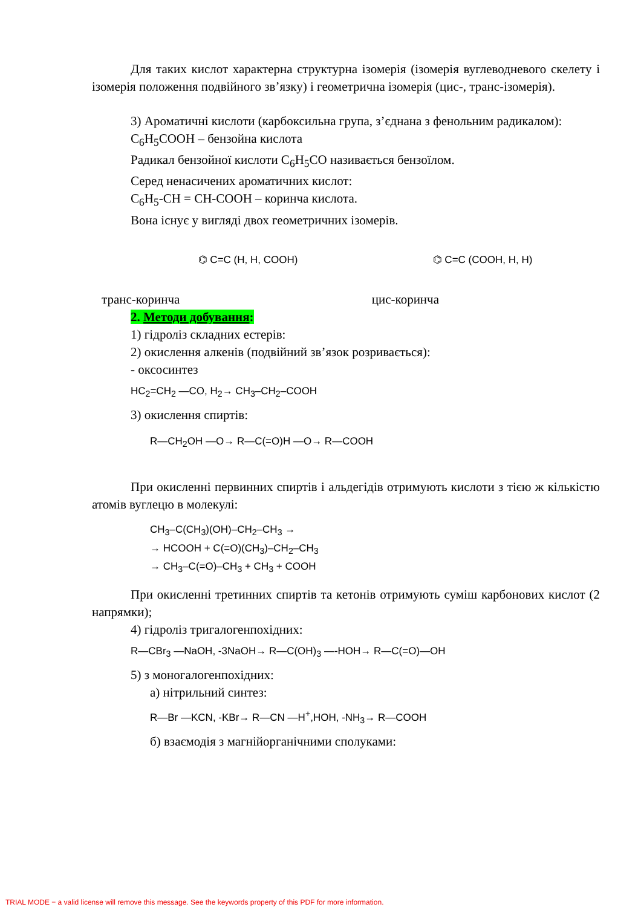Для таких кислот характерна структурна ізомерія (ізомерія вуглеводневого скелету і ізомерія положення подвійного зв’язку) і геометрична ізомерія (цис-, транс-ізомерія).
3) Ароматичні кислоти (карбоксильна група, з’єднана з фенольним радикалом):
C<sub>6</sub>H<sub>5</sub>COOH – бензойна кислота
Радикал бензойної кислоти C<sub>6</sub>H<sub>5</sub>CO називається бензоїлом.
Серед ненасичених ароматичних кислот:
C<sub>6</sub>H<sub>5</sub>-CH = CH-COOH – коринча кислота.
Вона існує у вигляді двох геометричних ізомерів.
⌬ C=C (H, H, COOH) ⌬ C=C (COOH, H, H)
транс-коринча цис-коринча
2. Методи добування:
1) гідроліз складних естерів:
2) окислення алкенів (подвійний зв’язок розривається):
- оксосинтез
HC<sub>2</sub>=CH<sub>2</sub> —CO, H<sub>2</sub>→ CH<sub>3</sub>–CH<sub>2</sub>–COOH
3) окислення спиртів:
R—CH<sub>2</sub>OH —O→ R—C(=O)H —O→ R—COOH
При окисленні первинних спиртів і альдегідів отримують кислоти з тією ж кількістю атомів вуглецю в молекулі:
CH<sub>3</sub>–C(CH<sub>3</sub>)(OH)–CH<sub>2</sub>–CH<sub>3</sub> →
→ HCOOH + C(=O)(CH<sub>3</sub>)–CH<sub>2</sub>–CH<sub>3</sub>
→ CH<sub>3</sub>–C(=O)–CH<sub>3</sub> + CH<sub>3</sub> + COOH
При окисленні третинних спиртів та кетонів отримують суміш карбонових кислот (2 напрямки);
4) гідроліз тригалогенпохідних:
R—CBr<sub>3</sub> —NaOH, -3NaOH→ R—C(OH)<sub>3</sub> —-HOH→ R—C(=O)—OH
5) з моногалогенпохідних:
а) нітрильний синтез:
R—Br —KCN, -KBr→ R—CN —H<sup>+</sup>,HOH, -NH<sub>3</sub>→ R—COOH
б) взаємодія з магнійорганічними сполуками:
TRIAL MODE − a valid license will remove this message. See the keywords property of this PDF for more information.